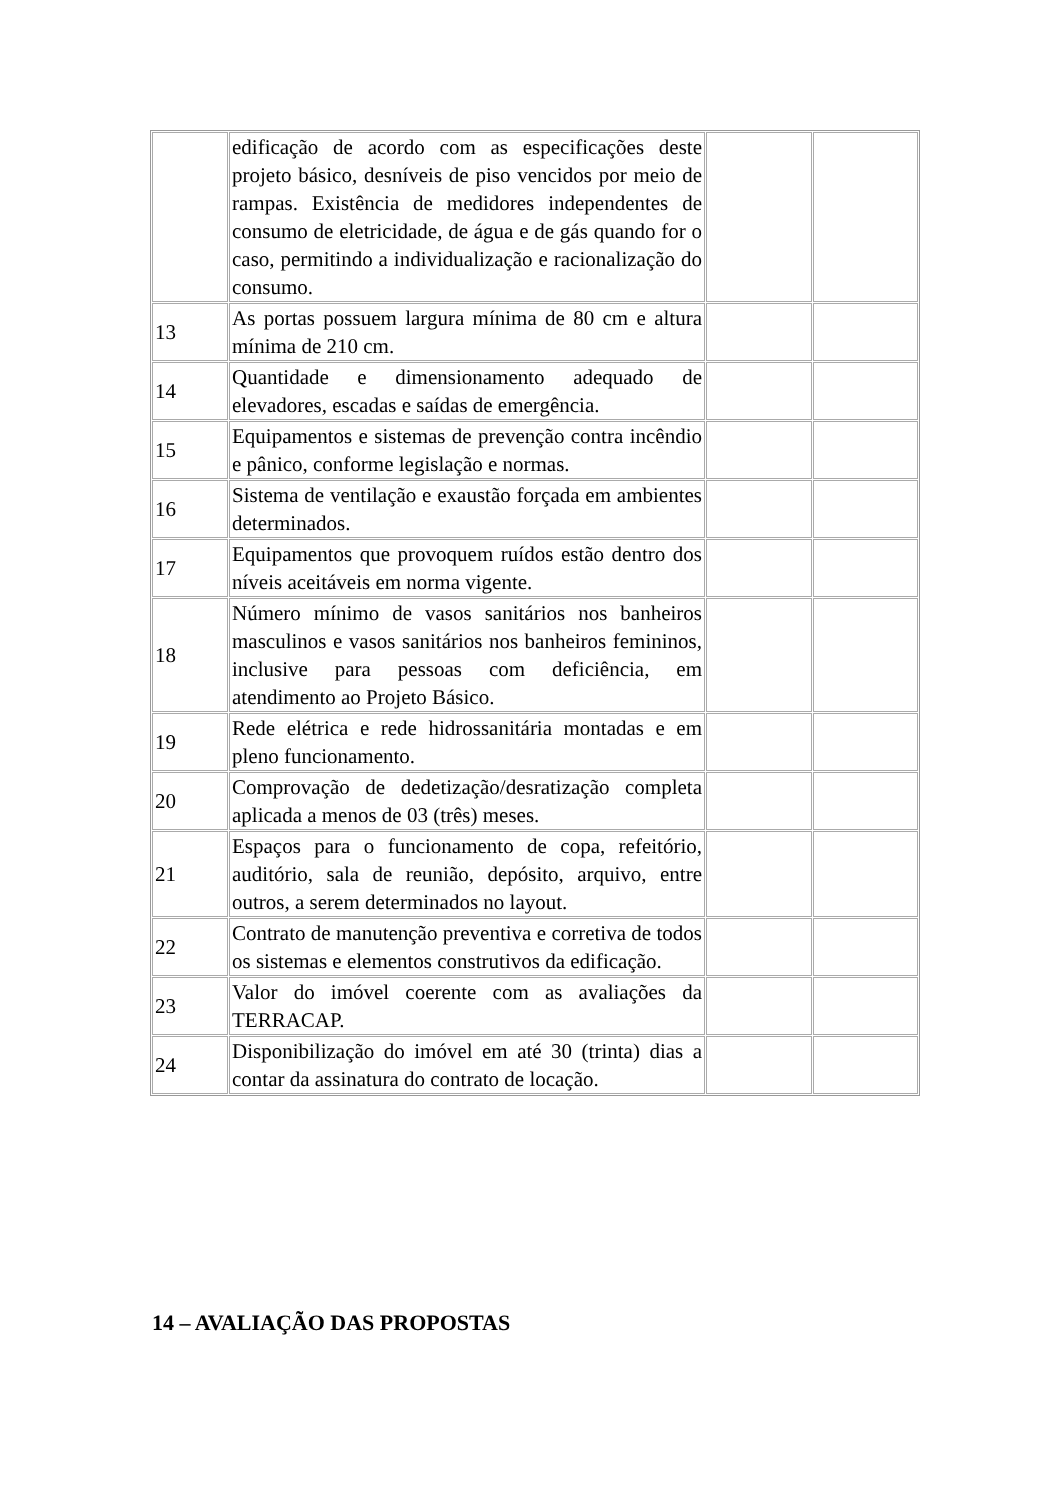| | edificação de acordo com as especificações deste projeto básico, desníveis de piso vencidos por meio de rampas. Existência de medidores independentes de consumo de eletricidade, de água e de gás quando for o caso, permitindo a individualização e racionalização do consumo. | | |
| 13 | As portas possuem largura mínima de 80 cm e altura mínima de 210 cm. | | |
| 14 | Quantidade e dimensionamento adequado de elevadores, escadas e saídas de emergência. | | |
| 15 | Equipamentos e sistemas de prevenção contra incêndio e pânico, conforme legislação e normas. | | |
| 16 | Sistema de ventilação e exaustão forçada em ambientes determinados. | | |
| 17 | Equipamentos que provoquem ruídos estão dentro dos níveis aceitáveis em norma vigente. | | |
| 18 | Número mínimo de vasos sanitários nos banheiros masculinos e vasos sanitários nos banheiros femininos, inclusive para pessoas com deficiência, em atendimento ao Projeto Básico. | | |
| 19 | Rede elétrica e rede hidrossanitária montadas e em pleno funcionamento. | | |
| 20 | Comprovação de dedetização/desratização completa aplicada a menos de 03 (três) meses. | | |
| 21 | Espaços para o funcionamento de copa, refeitório, auditório, sala de reunião, depósito, arquivo, entre outros, a serem determinados no layout. | | |
| 22 | Contrato de manutenção preventiva e corretiva de todos os sistemas e elementos construtivos da edificação. | | |
| 23 | Valor do imóvel coerente com as avaliações da TERRACAP. | | |
| 24 | Disponibilização do imóvel em até 30 (trinta) dias a contar da assinatura do contrato de locação. | | |
14 – AVALIAÇÃO DAS PROPOSTAS